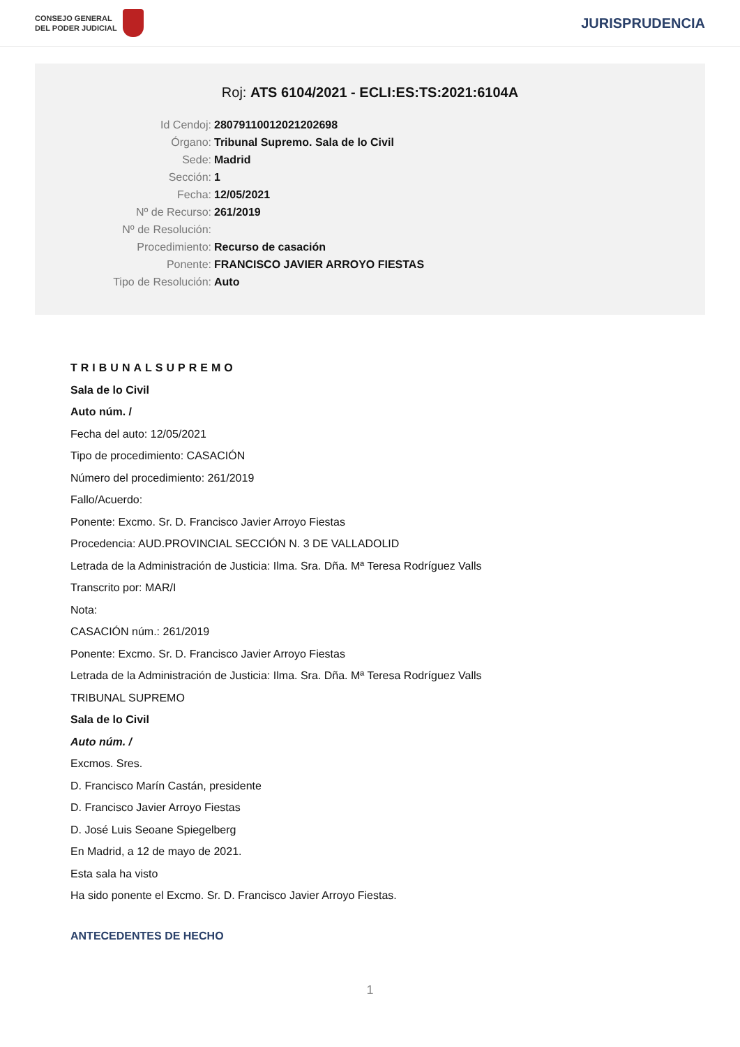CONSEJO GENERAL
DEL PODER JUDICIAL
JURISPRUDENCIA
Roj: ATS 6104/2021 - ECLI:ES:TS:2021:6104A
Id Cendoj: 28079110012021202698
Órgano: Tribunal Supremo. Sala de lo Civil
Sede: Madrid
Sección: 1
Fecha: 12/05/2021
Nº de Recurso: 261/2019
Nº de Resolución:
Procedimiento: Recurso de casación
Ponente: FRANCISCO JAVIER ARROYO FIESTAS
Tipo de Resolución: Auto
TRIBUNALSUPREMO
Sala de lo Civil
Auto núm. /
Fecha del auto: 12/05/2021
Tipo de procedimiento: CASACIÓN
Número del procedimiento: 261/2019
Fallo/Acuerdo:
Ponente: Excmo. Sr. D. Francisco Javier Arroyo Fiestas
Procedencia: AUD.PROVINCIAL SECCIÓN N. 3 DE VALLADOLID
Letrada de la Administración de Justicia: Ilma. Sra. Dña. Mª Teresa Rodríguez Valls
Transcrito por: MAR/I
Nota:
CASACIÓN núm.: 261/2019
Ponente: Excmo. Sr. D. Francisco Javier Arroyo Fiestas
Letrada de la Administración de Justicia: Ilma. Sra. Dña. Mª Teresa Rodríguez Valls
TRIBUNAL SUPREMO
Sala de lo Civil
Auto núm. /
Excmos. Sres.
D. Francisco Marín Castán, presidente
D. Francisco Javier Arroyo Fiestas
D. José Luis Seoane Spiegelberg
En Madrid, a 12 de mayo de 2021.
Esta sala ha visto
Ha sido ponente el Excmo. Sr. D. Francisco Javier Arroyo Fiestas.
ANTECEDENTES DE HECHO
1